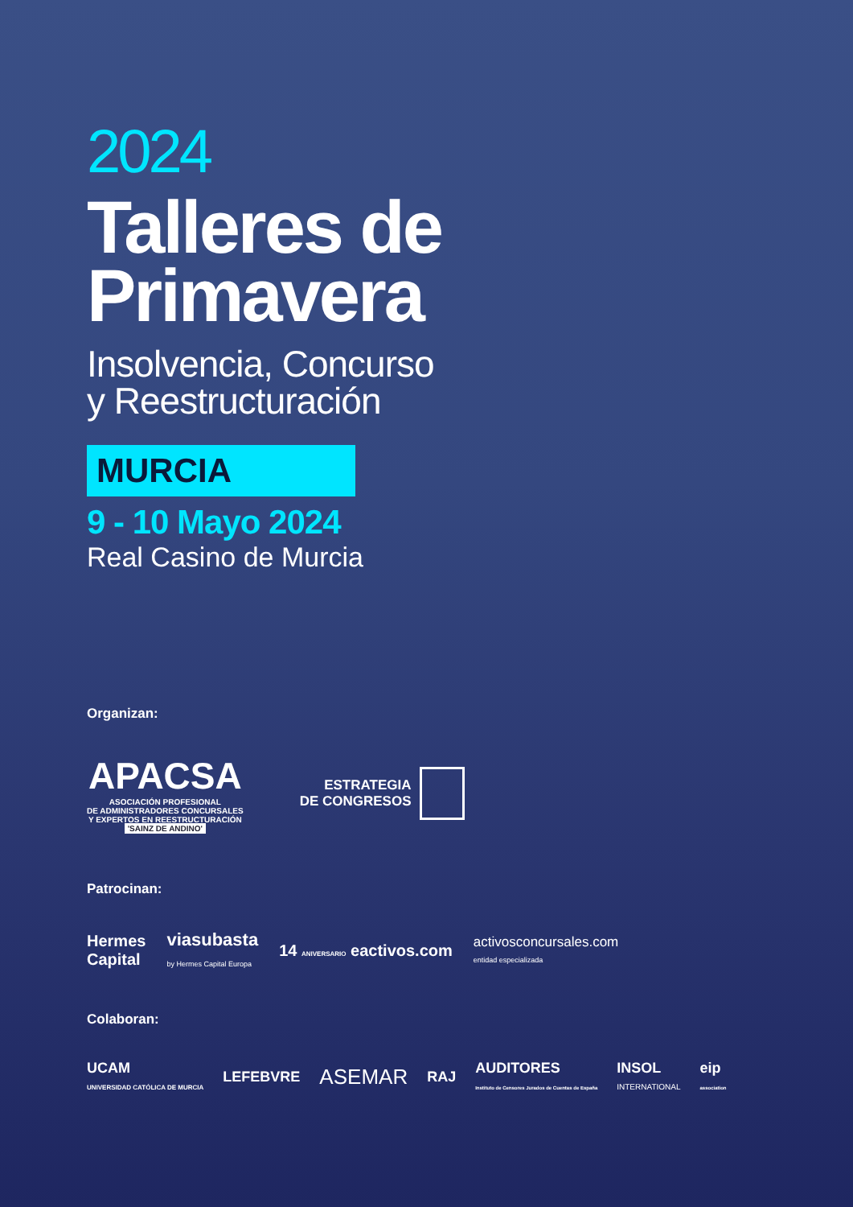2024
Talleres de
Primavera
Insolvencia, Concurso
y Reestructuración
MURCIA
9 - 10 Mayo 2024
Real Casino de Murcia
Organizan:
APACSA
ASOCIACIÓN PROFESIONAL
DE ADMINISTRADORES CONCURSALES
Y EXPERTOS EN REESTRUCTURACIÓN
'SAINZ DE ANDINO'
ESTRATEGIA
DE CONGRESOS
Patrocinan:
Hermes
Capital
viasubasta
by Hermes Capital Europa
14 ANIVERSARIO eactivos.com
activosconcursales.com
entidad especializada
Colaboran:
UCAM
UNIVERSIDAD CATÓLICA DE MURCIA
LEFEBVRE
ASEMAR
RAJ
AUDITORES
Instituto de Censores Jurados de Cuentas de España
INSOL
INTERNATIONAL
eip
association